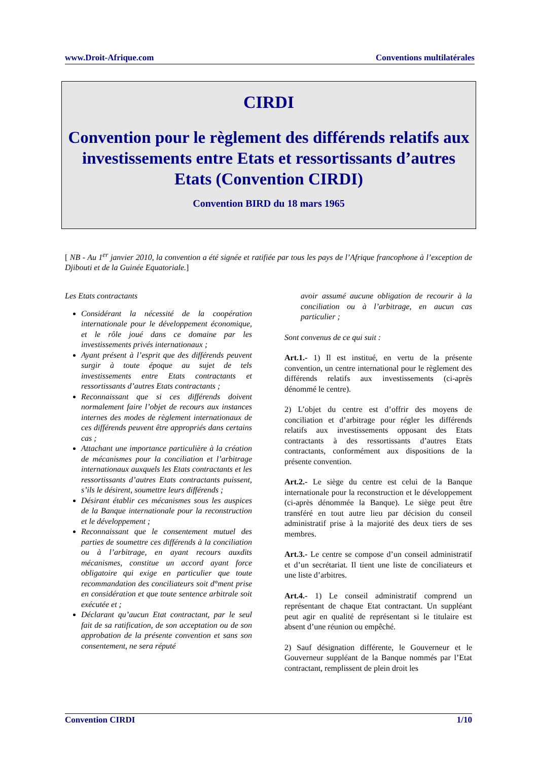www.Droit-Afrique.com Conventions multilatérales
CIRDI
Convention pour le règlement des différends relatifs aux investissements entre Etats et ressortissants d’autres Etats (Convention CIRDI)
Convention BIRD du 18 mars 1965
[ NB - Au 1<sup>er</sup> janvier 2010, la convention a été signée et ratifiée par tous les pays de l’Afrique francophone à l’exception de Djibouti et de la Guinée Equatoriale.]
Les Etats contractants
Considérant la nécessité de la coopération internationale pour le développement économique, et le rôle joué dans ce domaine par les investissements privés internationaux ;
Ayant présent à l’esprit que des différends peuvent surgir à toute époque au sujet de tels investissements entre Etats contractants et ressortissants d’autres Etats contractants ;
Reconnaissant que si ces différends doivent normalement faire l’objet de recours aux instances internes des modes de règlement internationaux de ces différends peuvent être appropriés dans certains cas ;
Attachant une importance particulière à la création de mécanismes pour la conciliation et l’arbitrage internationaux auxquels les Etats contractants et les ressortissants d’autres Etats contractants puissent, s’ils le désirent, soumettre leurs différends ;
Désirant établir ces mécanismes sous les auspices de la Banque internationale pour la reconstruction et le développement ;
Reconnaissant que le consentement mutuel des parties de soumettre ces différends à la conciliation ou à l’arbitrage, en ayant recours auxdits mécanismes, constitue un accord ayant force obligatoire qui exige en particulier que toute recommandation des conciliateurs soit d°ment prise en considération et que toute sentence arbitrale soit exécutée et ;
Déclarant qu’aucun Etat contractant, par le seul fait de sa ratification, de son acceptation ou de son approbation de la présente convention et sans son consentement, ne sera réputé
avoir assumé aucune obligation de recourir à la conciliation ou à l’arbitrage, en aucun cas particulier ;
Sont convenus de ce qui suit :
Art.1.- 1) Il est institué, en vertu de la présente convention, un centre international pour le règlement des différends relatifs aux investissements (ci-après dénommé le centre).
2) L’objet du centre est d’offrir des moyens de conciliation et d’arbitrage pour régler les différends relatifs aux investissements opposant des Etats contractants à des ressortissants d’autres Etats contractants, conformément aux dispositions de la présente convention.
Art.2.- Le siège du centre est celui de la Banque internationale pour la reconstruction et le développement (ci-après dénommée la Banque). Le siège peut être transféré en tout autre lieu par décision du conseil administratif prise à la majorité des deux tiers de ses membres.
Art.3.- Le centre se compose d’un conseil administratif et d’un secrétariat. Il tient une liste de conciliateurs et une liste d’arbitres.
Art.4.- 1) Le conseil administratif comprend un représentant de chaque Etat contractant. Un suppléant peut agir en qualité de représentant si le titulaire est absent d’une réunion ou empêché.
2) Sauf désignation différente, le Gouverneur et le Gouverneur suppléant de la Banque nommés par l’Etat contractant, remplissent de plein droit les
Convention CIRDI 1/10